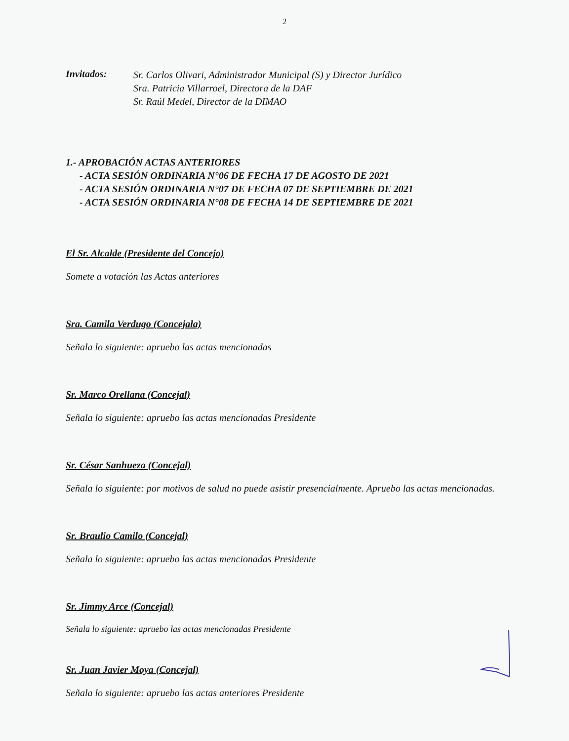2
Invitados:
Sr. Carlos Olivari, Administrador Municipal (S) y Director Jurídico
Sra. Patricia Villarroel, Directora de la DAF
Sr. Raúl Medel, Director de la DIMAO
1.- APROBACIÓN ACTAS ANTERIORES
- ACTA SESIÓN ORDINARIA N°06 DE FECHA 17 DE AGOSTO DE 2021
- ACTA SESIÓN ORDINARIA N°07 DE FECHA 07 DE SEPTIEMBRE DE 2021
- ACTA SESIÓN ORDINARIA N°08 DE FECHA 14 DE SEPTIEMBRE DE 2021
El Sr. Alcalde (Presidente del Concejo)
Somete a votación las Actas anteriores
Sra. Camila Verdugo (Concejala)
Señala lo siguiente: apruebo las actas mencionadas
Sr. Marco Orellana (Concejal)
Señala lo siguiente: apruebo las actas mencionadas Presidente
Sr. César Sanhueza (Concejal)
Señala lo siguiente: por motivos de salud no puede asistir presencialmente. Apruebo las actas mencionadas.
Sr. Braulio Camilo (Concejal)
Señala lo siguiente: apruebo las actas mencionadas Presidente
Sr. Jimmy Arce (Concejal)
Señala lo siguiente: apruebo las actas mencionadas Presidente
Sr. Juan Javier Moya (Concejal)
Señala lo siguiente: apruebo las actas anteriores Presidente